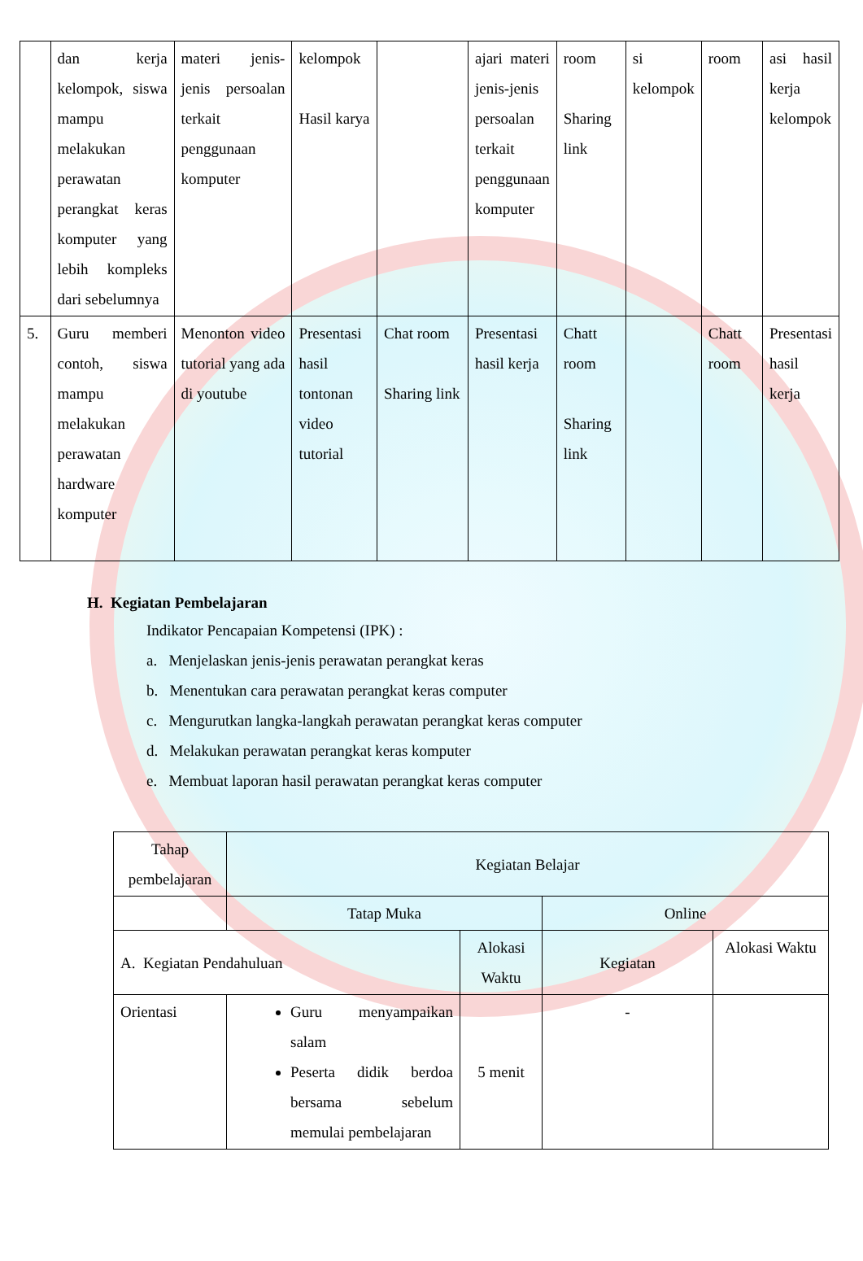| | dan kerja kelompok, siswa mampu melakukan perawatan perangkat keras komputer yang lebih kompleks dari sebelumnya | materi jenis-jenis persoalan terkait penggunaan komputer | kelompok Hasil karya | | ajari materi jenis-jenis persoalan terkait penggunaan komputer | room Sharing link | si kelompok | room | asi hasil kerja kelompok |
| 5. | Guru memberi contoh, siswa mampu melakukan perawatan hardware komputer | Menonton video tutorial yang ada di youtube | Presentasi hasil tontonan video tutorial | Chat room Sharing link | Presentasi hasil kerja | Chatt room Sharing link | | Chatt room | Presentasi hasil kerja |
H. Kegiatan Pembelajaran
Indikator Pencapaian Kompetensi (IPK) :
a. Menjelaskan jenis-jenis perawatan perangkat keras
b. Menentukan cara perawatan perangkat keras computer
c. Mengurutkan langka-langkah perawatan perangkat keras computer
d. Melakukan perawatan perangkat keras komputer
e. Membuat laporan hasil perawatan perangkat keras computer
| Tahap pembelajaran | Kegiatan Belajar | | | |
| | Tatap Muka | | Online | |
| A. Kegiatan Pendahuluan | | Alokasi Waktu | Kegiatan | Alokasi Waktu |
| Orientasi | Guru menyampaikan salam Peserta didik berdoa bersama sebelum memulai pembelajaran | 5 menit | - | |